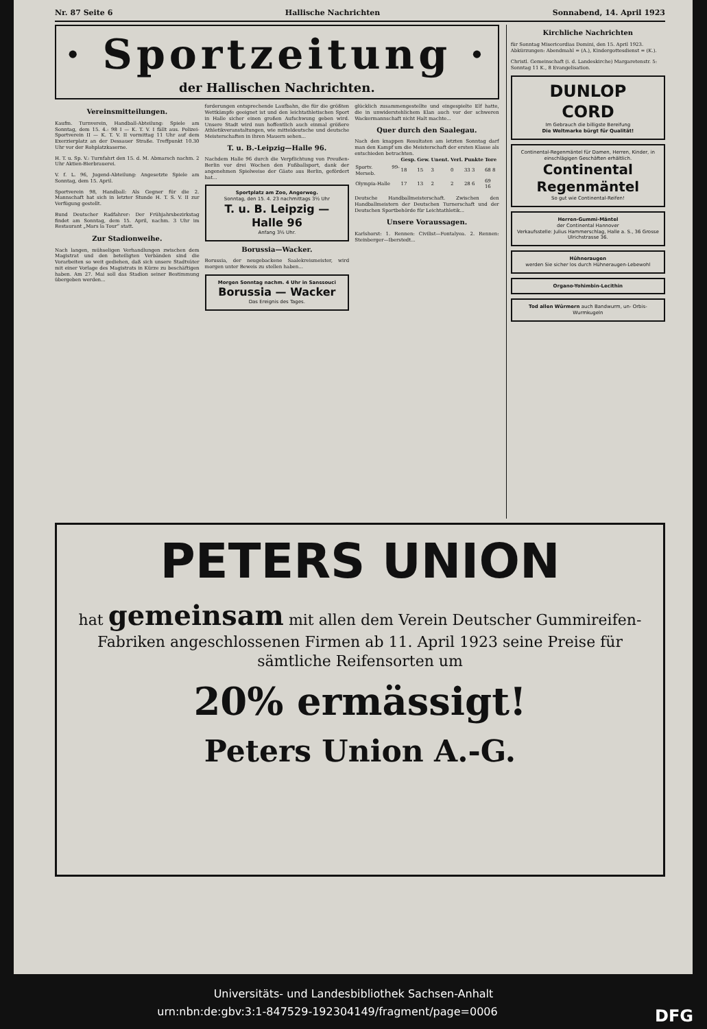Nr. 87 Seite 6 Hallische Nachrichten Sonnabend, 14. April 1923
· Sportzeitung ·
der Hallischen Nachrichten.
Vereinsmitteilungen.
Kaufm. Turnverein, Handball-Abteilung: Spiele am Sonntag, dem 15. 4.: 98 I — K. T. V. I fällt aus. Polizei-Sportverein II — K. T. V. II vormittag 11 Uhr auf dem Exerzierplatz an der Dessauer Straße. Treffpunkt 10.30 Uhr vor der Rohplatzkaserne.
H. T. u. Sp. V.: Turnfahrt den 15. d. M. Abmarsch nachm. 2 Uhr Aktien-Bierbrauerei.
V. f. L. 96, Jugend-Abteilung: Angesetzte Spiele am Sonntag, dem 15. April.
Sportverein 98, Handball: Als Gegner für die 2. Mannschaft hat sich in letzter Stunde H. T. S. V. II zur Verfügung gestellt.
Bund Deutscher Radfahrer: Der Frühjahrsbezirkstag findet am Sonntag, dem 15. April, nachm. 3 Uhr im Restaurant „Mars la Tour“ statt.
Zur Stadionweihe.
Nach langen, mühseligen Verhandlungen zwischen dem Magistrat und den beteiligten Verbänden sind die Vorarbeiten so weit gediehen, daß sich unsere Stadtväter mit einer Vorlage des Magistrats in Kürze zu beschäftigen haben. Am 27. Mai soll das Stadion seiner Bestimmung übergeben werden...
forderungen entsprechende Laufbahn, die für die größten Wettkämpfe geeignet ist und den leichtathletischen Sport in Halle sicher einen großen Aufschwung geben wird. Unsere Stadt wird nun hoffentlich auch einmal größere Athletikveranstaltungen, wie mitteldeutsche und deutsche Meisterschaften in ihren Mauern sehen...
T. u. B.-Leipzig—Halle 96.
Nachdem Halle 96 durch die Verpflichtung von Preußen-Berlin vor drei Wochen den Fußballsport, dank der angenehmen Spielweise der Gäste aus Berlin, gefördert hat...
Sportplatz am Zoo, Angerweg.
Sonntag, den 15. 4. 23 nachmittags 3½ Uhr
T. u. B. Leipzig — Halle 96
Anfang 3½ Uhr.
Borussia—Wacker.
Borussia, der neugebackene Saalekreismeister, wird morgen unter Beweis zu stellen haben...
Morgen Sonntag nachm. 4 Uhr in Sanssouci
Borussia — Wacker
Das Ereignis des Tages.
glücklich zusammengestellte und eingespielte Elf hatte, die in unwiderstehlichem Elan auch vor der schweren Wackermannschaft nicht Halt machte...
Quer durch den Saalegau.
Nach den knappen Resultaten am letzten Sonntag darf man den Kampf um die Meisterschaft der ersten Klasse als entschieden betrachten.
| | Gesp. | Gew. | Unent. | Verl. | Punkte | Tore |
| --- | --- | --- | --- | --- | --- | --- |
| Sportv. 99-Merseb. | 18 | 15 | 3 | 0 | 33 3 | 68 8 |
| Olympia-Halle | 17 | 13 | 2 | 2 | 28 6 | 69 16 |
Deutsche Handballmeisterschaft. Zwischen den Handballmeistern der Deutschen Turnerschaft und der Deutschen Sportbehörde für Leichtathletik...
Unsere Voraussagen.
Karlshorst: 1. Rennen: Civilist—Fontalyea. 2. Rennen: Steinberger—Iberstedt...
Kirchliche Nachrichten
für Sonntag Misericordias Domini, den 15. April 1923. Abkürzungen: Abendmahl = (A.), Kindergottesdienst = (K.).
Christl. Gemeinschaft (i. d. Landeskirche) Margaretenstr. 5: Sonntag 11 K., 8 Evangelisation.
DUNLOP
CORD
Im Gebrauch die billigste Bereifung
Die Weltmarke bürgt für Qualität!
Continental-Regenmäntel für Damen, Herren, Kinder, in einschlägigen Geschäften erhältlich.
Continental Regenmäntel
So gut wie Continental-Reifen!
Herren-Gummi-Mäntel
der Continental Hannover
Verkaufsstelle: Julius Hammerschlag, Halle a. S., 36 Grosse Ulrichstrasse 36.
Hühneraugen
werden Sie sicher los durch Hühneraugen-Lebewohl
Organo-Yohimbin-Lecithin
Tod allen Würmern auch Bandwurm, un- Orbis-Wurmkugeln
PETERS UNION
hat gemeinsam mit allen dem Verein Deutscher Gummireifen-Fabriken angeschlossenen Firmen ab 11. April 1923 seine Preise für sämtliche Reifensorten um
20% ermässigt!
Peters Union A.-G.
Universitäts- und Landesbibliothek Sachsen-Anhalt
urn:nbn:de:gbv:3:1-847529-192304149/fragment/page=0006 DFG